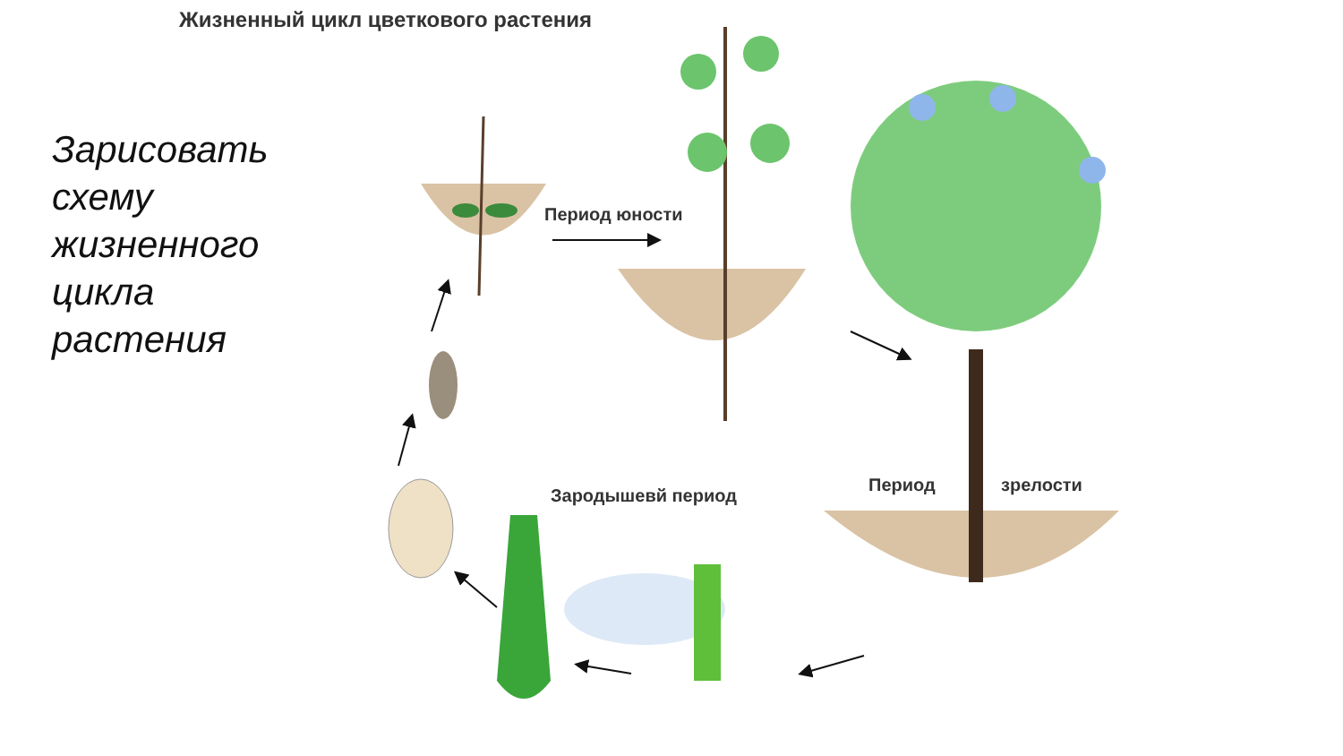Жизненный цикл цветкового растения
Зарисовать
схему
жизненного
цикла
растения
Период юности
Период зрелости
Зародышевй период